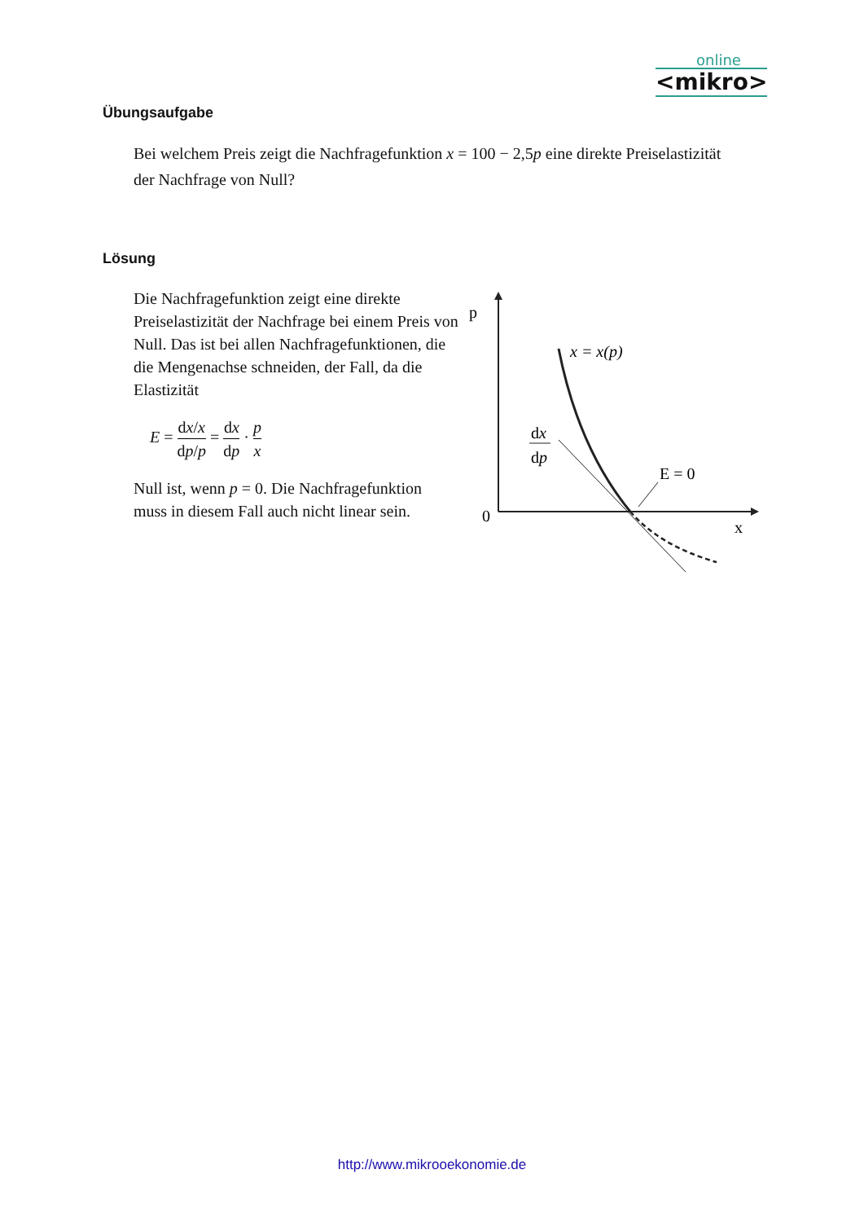online
<mikro>
Übungsaufgabe
Bei welchem Preis zeigt die Nachfragefunktion x = 100 − 2,5p eine direkte Preiselastizität der Nachfrage von Null?
Lösung
Die Nachfragefunktion zeigt eine direkte Preiselastizität der Nachfrage bei einem Preis von Null. Das ist bei allen Nachfragefunktionen, die die Mengenachse schneiden, der Fall, da die Elastizität
E = dx/x dp/p = dx dp · p x
Null ist, wenn p = 0. Die Nachfragefunktion muss in diesem Fall auch nicht linear sein.
p
0
x
x = x(p)
dx
dp
E = 0
http://www.mikrooekonomie.de